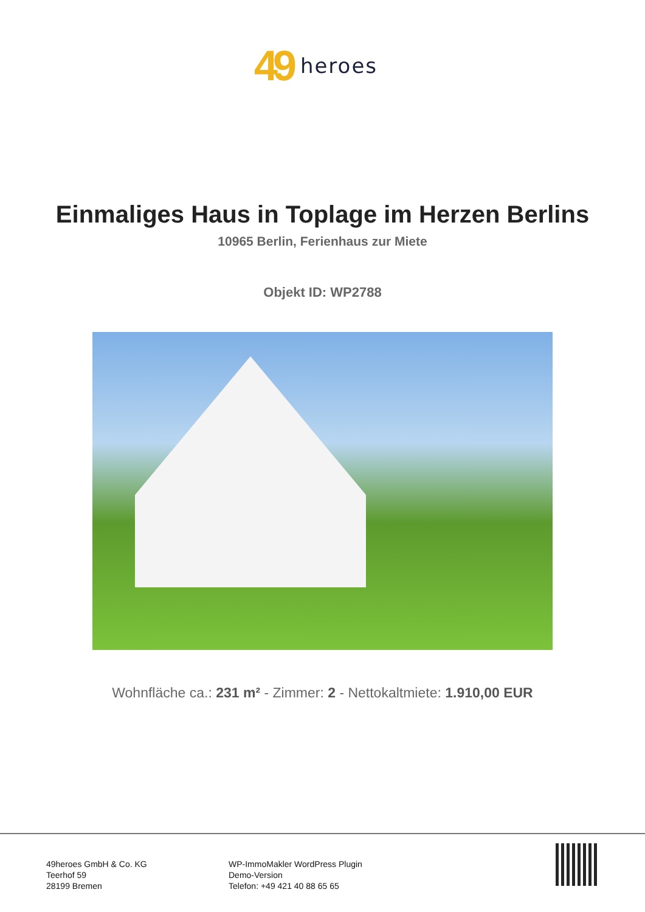49 heroes
Einmaliges Haus in Toplage im Herzen Berlins
10965 Berlin, Ferienhaus zur Miete
Objekt ID: WP2788
Wohnfläche ca.: 231 m² - Zimmer: 2 - Nettokaltmiete: 1.910,00 EUR
49heroes GmbH & Co. KG
Teerhof 59
28199 Bremen
WP-ImmoMakler WordPress Plugin
Demo-Version
Telefon: +49 421 40 88 65 65